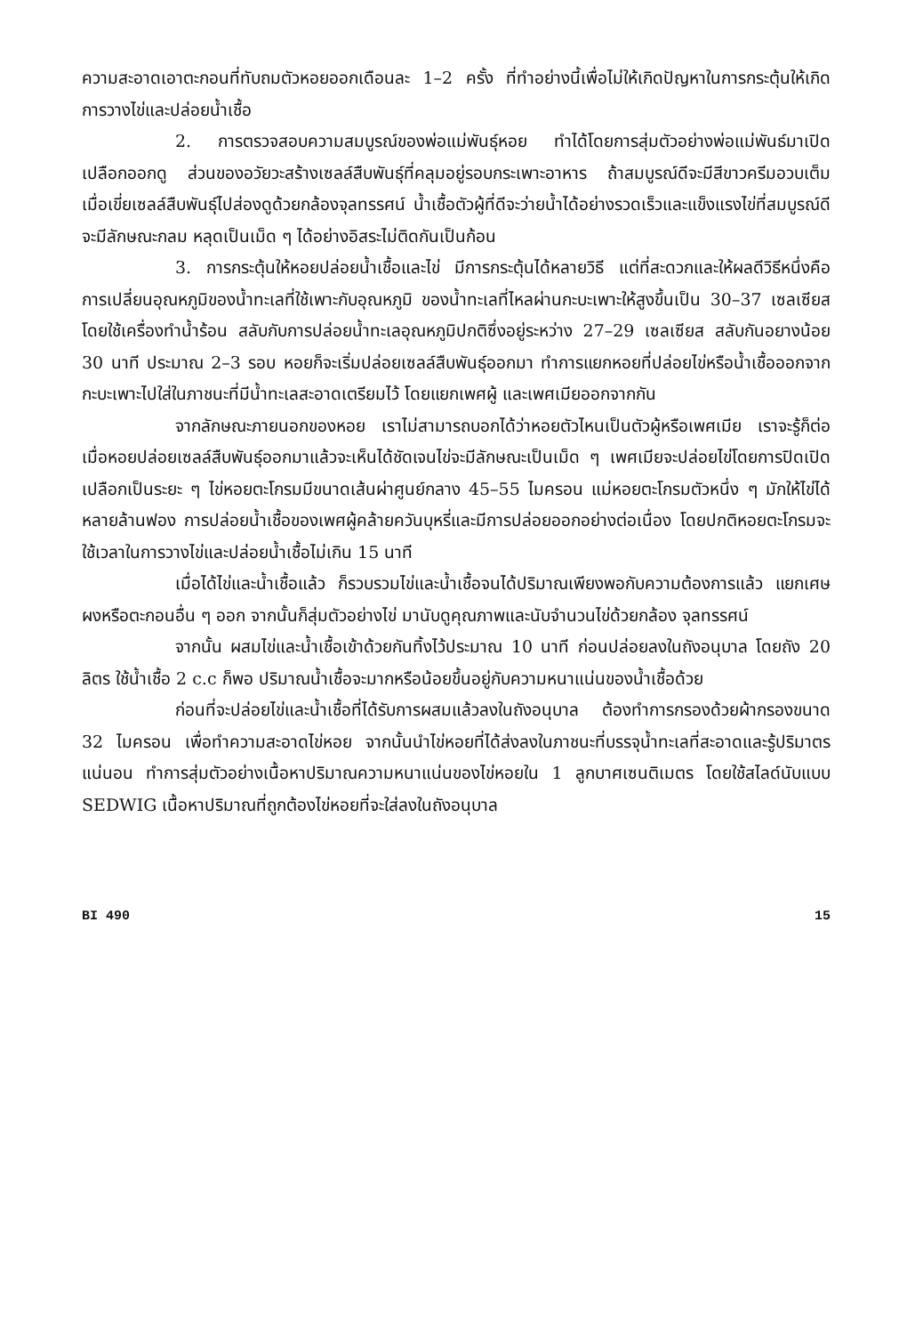ความสะอาดเอาตะกอนที่ทับถมตัวหอยออกเดือนละ 1–2 ครั้ง ที่ทำอย่างนี้เพื่อไม่ให้เกิดปัญหาในการกระตุ้นให้เกิดการวางไข่และปล่อยน้ำเชื้อ
2. การตรวจสอบความสมบูรณ์ของพ่อแม่พันธุ์หอย ทำได้โดยการสุ่มตัวอย่างพ่อแม่พันธ์มาเปิดเปลือกออกดู ส่วนของอวัยวะสร้างเซลล์สืบพันธุ์ที่คลุมอยู่รอบกระเพาะอาหาร ถ้าสมบูรณ์ดีจะมีสีขาวครีมอวบเต็ม เมื่อเขี่ยเซลล์สืบพันธุ์ไปส่องดูด้วยกล้องจุลทรรศน์ น้ำเชื้อตัวผู้ที่ดีจะว่ายน้ำได้อย่างรวดเร็วและแข็งแรงไข่ที่สมบูรณ์ดีจะมีลักษณะกลม หลุดเป็นเม็ด ๆ ได้อย่างอิสระไม่ติดกันเป็นก้อน
3. การกระตุ้นให้หอยปล่อยน้ำเชื้อและไข่ มีการกระตุ้นได้หลายวิธี แต่ที่สะดวกและให้ผลดีวิธีหนึ่งคือ การเปลี่ยนอุณหภูมิของน้ำทะเลที่ใช้เพาะกับอุณหภูมิ ของน้ำทะเลที่ไหลผ่านกะบะเพาะให้สูงขึ้นเป็น 30–37 เซลเซียส โดยใช้เครื่องทำน้ำร้อน สลับกับการปล่อยน้ำทะเลอุณหภูมิปกติซึ่งอยู่ระหว่าง 27–29 เซลเซียส สลับกันอยางน้อย 30 นาที ประมาณ 2–3 รอบ หอยก็จะเริ่มปล่อยเซลล์สืบพันธุ์ออกมา ทำการแยกหอยที่ปล่อยไข่หรือน้ำเชื้อออกจากกะบะเพาะไปใส่ในภาชนะที่มีน้ำทะเลสะอาดเตรียมไว้ โดยแยกเพศผู้ และเพศเมียออกจากกัน
จากลักษณะภายนอกของหอย เราไม่สามารถบอกได้ว่าหอยตัวไหนเป็นตัวผู้หรือเพศเมีย เราจะรู้ก็ต่อเมื่อหอยปล่อยเซลล์สืบพันธุ์ออกมาแล้วจะเห็นได้ชัดเจนไข่จะมีลักษณะเป็นเม็ด ๆ เพศเมียจะปล่อยไข่โดยการปิดเปิดเปลือกเป็นระยะ ๆ ไข่หอยตะโกรมมีขนาดเส้นผ่าศูนย์กลาง 45–55 ไมครอน แม่หอยตะโกรมตัวหนึ่ง ๆ มักให้ไข่ได้หลายล้านฟอง การปล่อยน้ำเชื้อของเพศผู้คล้ายควันบุหรี่และมีการปล่อยออกอย่างต่อเนื่อง โดยปกติหอยตะโกรมจะใช้เวลาในการวางไข่และปล่อยน้ำเชื้อไม่เกิน 15 นาที
เมื่อได้ไข่และน้ำเชื้อแล้ว ก็รวบรวมไข่และน้ำเชื้อจนได้ปริมาณเพียงพอกับความต้องการแล้ว แยกเศษผงหรือตะกอนอื่น ๆ ออก จากนั้นก็สุ่มตัวอย่างไข่ มานับดูคุณภาพและนับจำนวนไข่ด้วยกล้อง จุลทรรศน์
จากนั้น ผสมไข่และน้ำเชื้อเข้าด้วยกันทิ้งไว้ประมาณ 10 นาที ก่อนปล่อยลงในถังอนุบาล โดยถัง 20 ลิตร ใช้น้ำเชื้อ 2 c.c ก็พอ ปริมาณน้ำเชื้อจะมากหรือน้อยขึ้นอยู่กับความหนาแน่นของน้ำเชื้อด้วย
ก่อนที่จะปล่อยไข่และน้ำเชื้อที่ได้รับการผสมแล้วลงในถังอนุบาล ต้องทำการกรองด้วยผ้ากรองขนาด 32 ไมครอน เพื่อทำความสะอาดไข่หอย จากนั้นนำไข่หอยที่ได้ส่งลงในภาชนะที่บรรจุน้ำทะเลที่สะอาดและรู้ปริมาตรแน่นอน ทำการสุ่มตัวอย่างเนื้อหาปริมาณความหนาแน่นของไข่หอยใน 1 ลูกบาศเซนติเมตร โดยใช้สไลด์นับแบบ SEDWIG เนื้อหาปริมาณที่ถูกต้องไข่หอยที่จะใส่ลงในถังอนุบาล
BI 490 15